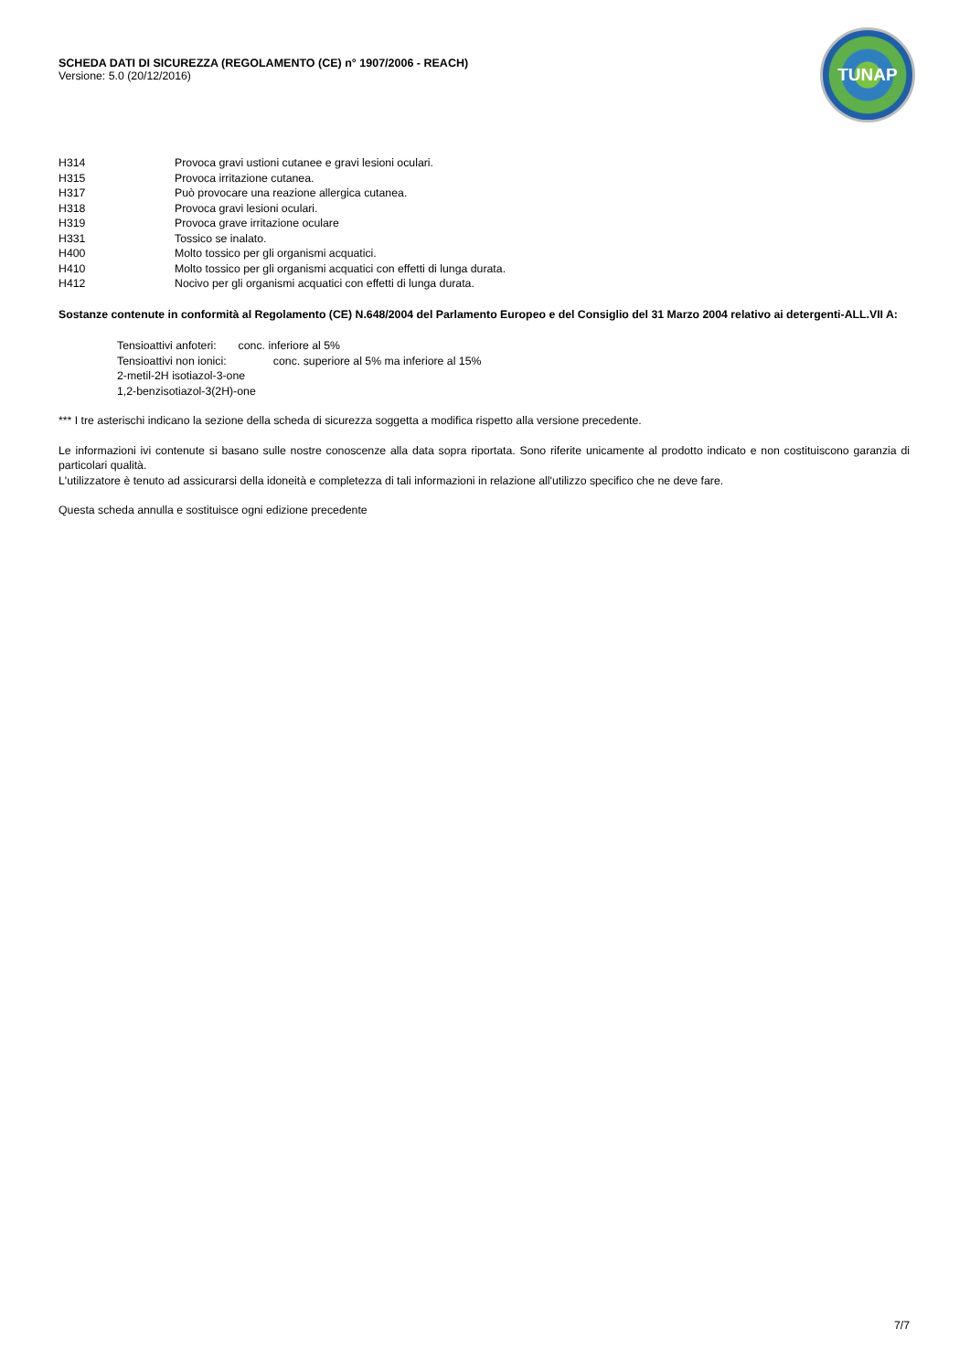SCHEDA DATI DI SICUREZZA (REGOLAMENTO (CE) n° 1907/2006 - REACH)
Versione: 5.0 (20/12/2016)
TUNAP
| H314 | Provoca gravi ustioni cutanee e gravi lesioni oculari. |
| H315 | Provoca irritazione cutanea. |
| H317 | Può provocare una reazione allergica cutanea. |
| H318 | Provoca gravi lesioni oculari. |
| H319 | Provoca grave irritazione oculare |
| H331 | Tossico se inalato. |
| H400 | Molto tossico per gli organismi acquatici. |
| H410 | Molto tossico per gli organismi acquatici con effetti di lunga durata. |
| H412 | Nocivo per gli organismi acquatici con effetti di lunga durata. |
Sostanze contenute in conformità al Regolamento (CE) N.648/2004 del Parlamento Europeo e del Consiglio del 31 Marzo 2004 relativo ai detergenti-ALL.VII A:
Tensioattivi anfoteri: conc. inferiore al 5%
Tensioattivi non ionici: conc. superiore al 5% ma inferiore al 15%
2-metil-2H isotiazol-3-one
1,2-benzisotiazol-3(2H)-one
*** I tre asterischi indicano la sezione della scheda di sicurezza soggetta a modifica rispetto alla versione precedente.
Le informazioni ivi contenute si basano sulle nostre conoscenze alla data sopra riportata. Sono riferite unicamente al prodotto indicato e non costituiscono garanzia di particolari qualità.
L'utilizzatore è tenuto ad assicurarsi della idoneità e completezza di tali informazioni in relazione all'utilizzo specifico che ne deve fare.
Questa scheda annulla e sostituisce ogni edizione precedente
7/7